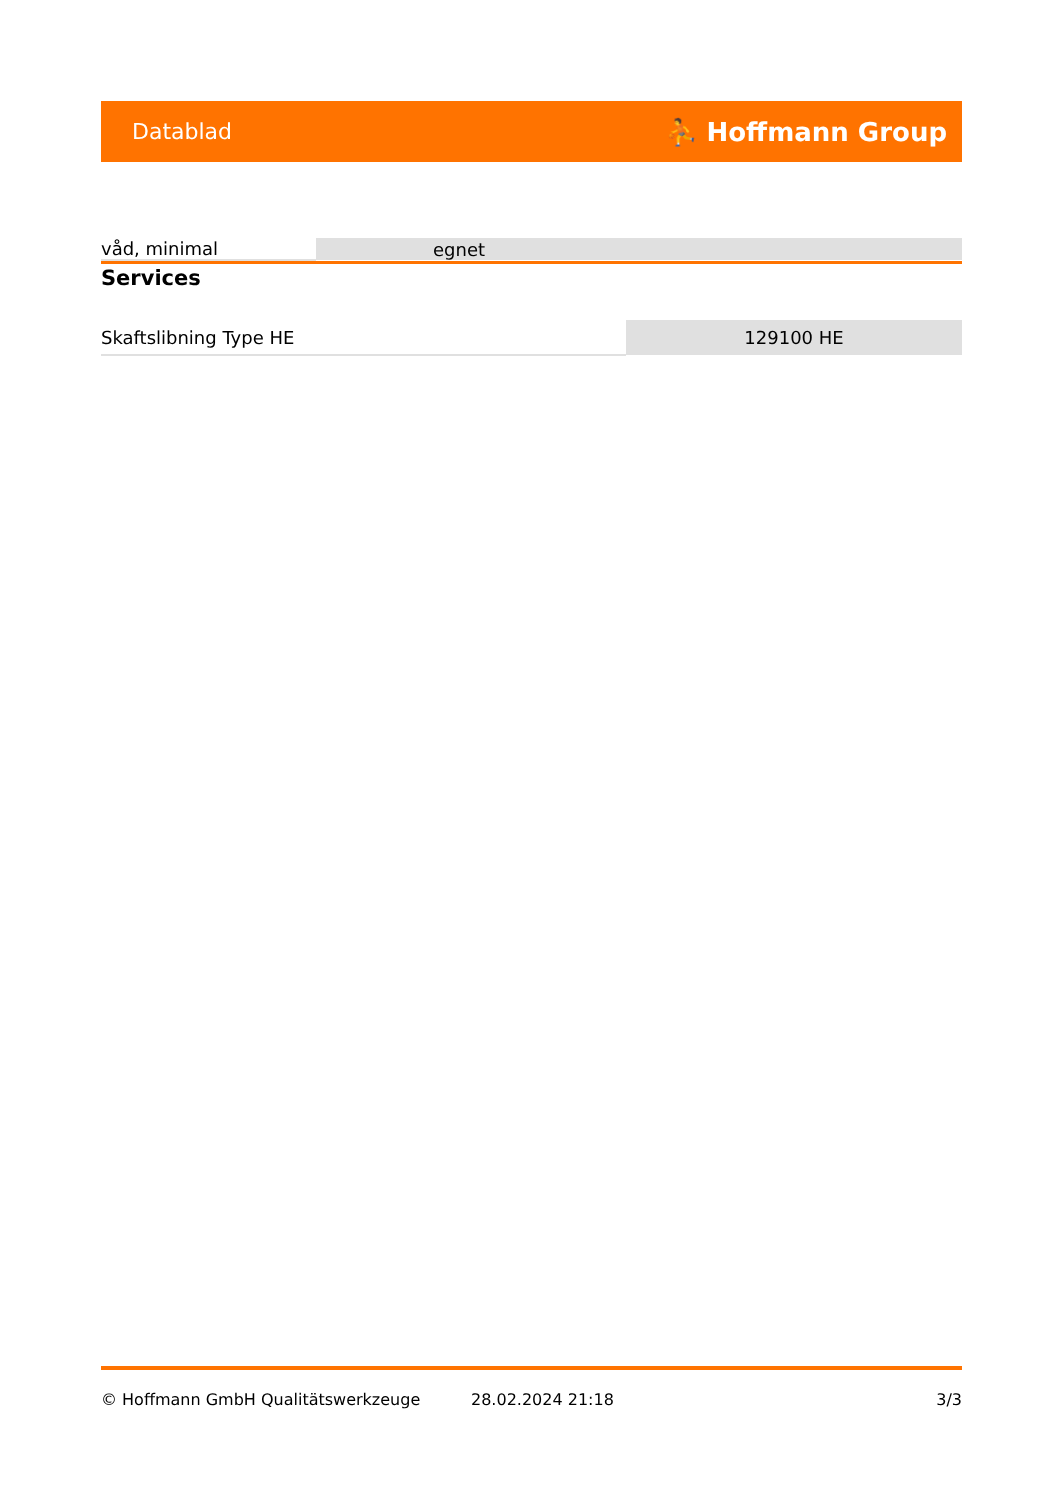Datablad ⛹ Hoffmann Group
| våd, minimal | egnet |
Services
| Skaftslibning Type HE | 129100 HE |
© Hoffmann GmbH Qualitätswerkzeuge 28.02.2024 21:18 3/3